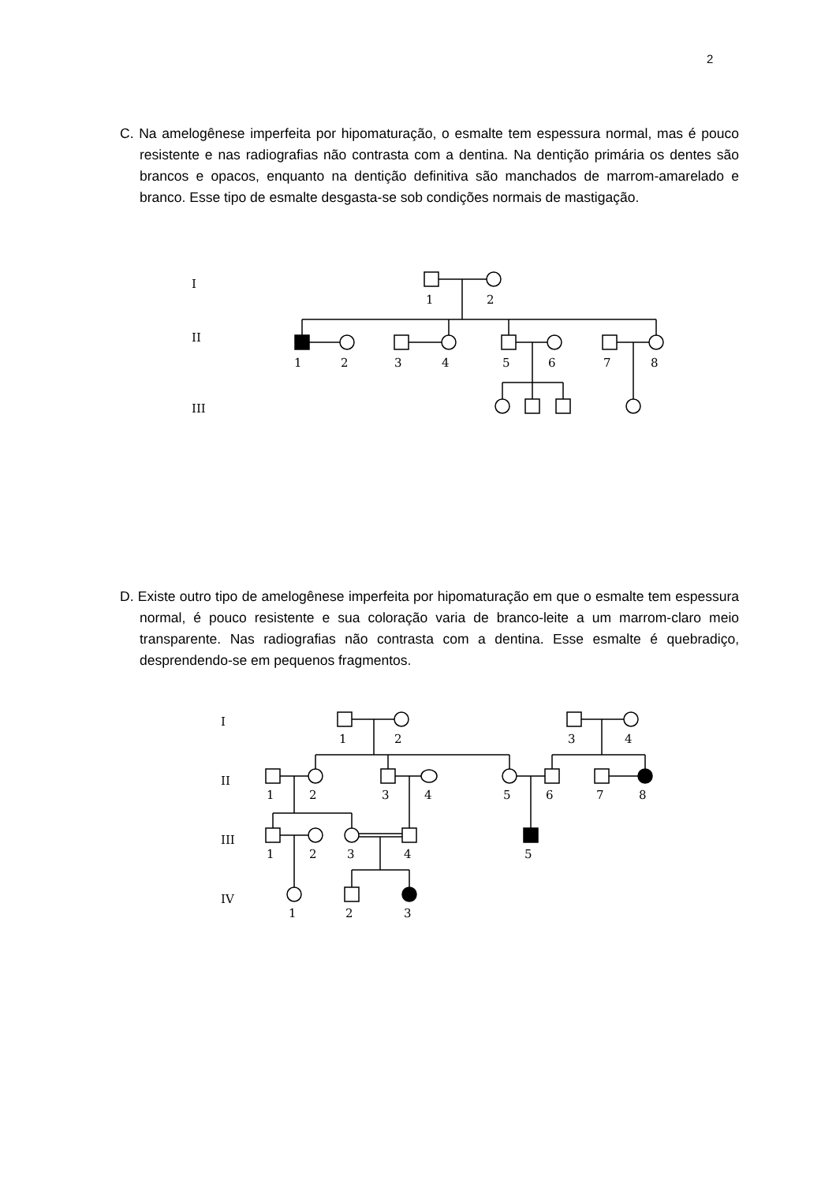2
C. Na amelogênese imperfeita por hipomaturação, o esmalte tem espessura normal, mas é pouco resistente e nas radiografias não contrasta com a dentina. Na dentição primária os dentes são brancos e opacos, enquanto na dentição definitiva são manchados de marrom-amarelado e branco. Esse tipo de esmalte desgasta-se sob condições normais de mastigação.
I
II
III
1
2
1
2
3
4
5
6
7
8
D. Existe outro tipo de amelogênese imperfeita por hipomaturação em que o esmalte tem espessura normal, é pouco resistente e sua coloração varia de branco-leite a um marrom-claro meio transparente. Nas radiografias não contrasta com a dentina. Esse esmalte é quebradiço, desprendendo-se em pequenos fragmentos.
I
II
III
IV
1
2
3
4
1
2
3
4
5
6
7
8
1
2
3
4
5
1
2
3